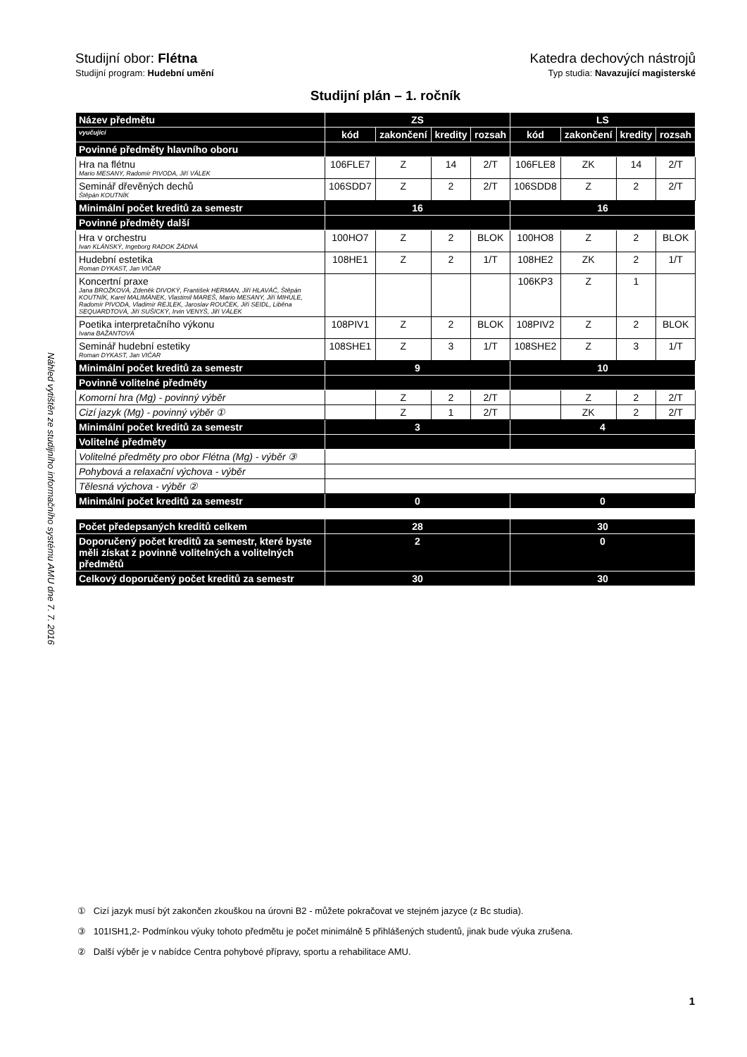Náhled vytištěn ze studijního informačního systému AMU dne 7. 7. 2016
Studijní obor: Flétna Katedra dechových nástrojů
Studijní program: Hudební umění Typ studia: Navazující magisterské
Studijní plán – 1. ročník
| Název předmětu | ZS | | | | LS | | | |
| vyučující | kód | zakončení | kredity | rozsah | kód | zakončení | kredity | rozsah |
| Povinné předměty hlavního oboru | | | | | | | | |
| Hra na flétnu Mario MESANY, Radomír PIVODA, Jiří VÁLEK | 106FLE7 | Z | 14 | 2/T | 106FLE8 | ZK | 14 | 2/T |
| Seminář dřevěných dechů Štěpán KOUTNÍK | 106SDD7 | Z | 2 | 2/T | 106SDD8 | Z | 2 | 2/T |
| Minimální počet kreditů za semestr | 16 | | | | 16 | | | |
| Povinné předměty další | | | | | | | | |
| Hra v orchestru Ivan KLÁNSKÝ, Ingeborg RADOK ŽÁDNÁ | 100HO7 | Z | 2 | BLOK | 100HO8 | Z | 2 | BLOK |
| Hudební estetika Roman DYKAST, Jan VIČAR | 108HE1 | Z | 2 | 1/T | 108HE2 | ZK | 2 | 1/T |
| Koncertní praxe Jana BROŽKOVÁ, Zdeněk DIVOKÝ, František HERMAN, Jiří HLAVÁČ, Štěpán KOUTNÍK, Karel MALIMÁNEK, Vlastimil MAREŠ, Mario MESANY, Jiří MIHULE, Radomír PIVODA, Vladimír REJLEK, Jaroslav ROUČEK, Jiří SEIDL, Liběna SEQUARDTOVÁ, Jiří SUŠICKÝ, Irvin VENYŠ, Jiří VÁLEK | | | | | 106KP3 | Z | 1 | |
| Poetika interpretačního výkonu Ivana BAŽANTOVÁ | 108PIV1 | Z | 2 | BLOK | 108PIV2 | Z | 2 | BLOK |
| Seminář hudební estetiky Roman DYKAST, Jan VIČAR | 108SHE1 | Z | 3 | 1/T | 108SHE2 | Z | 3 | 1/T |
| Minimální počet kreditů za semestr | 9 | | | | 10 | | | |
| Povinně volitelné předměty | | | | | | | | |
| Komorní hra (Mg) - povinný výběr | | Z | 2 | 2/T | | Z | 2 | 2/T |
| Cizí jazyk (Mg) - povinný výběr ① | | Z | 1 | 2/T | | ZK | 2 | 2/T |
| Minimální počet kreditů za semestr | 3 | | | | 4 | | | |
| Volitelné předměty | | | | | | | | |
| Volitelné předměty pro obor Flétna (Mg) - výběr ③ | | | | | | | | |
| Pohybová a relaxační výchova - výběr | | | | | | | | |
| Tělesná výchova - výběr ② | | | | | | | | |
| Minimální počet kreditů za semestr | 0 | | | | 0 | | | |
| Počet předepsaných kreditů celkem | 28 | | | | 30 | | | |
| Doporučený počet kreditů za semestr, které byste měli získat z povinně volitelných a volitelných předmětů | 2 | | | | 0 | | | |
| Celkový doporučený počet kreditů za semestr | 30 | | | | 30 | | | |
① Cizí jazyk musí být zakončen zkouškou na úrovni B2 - můžete pokračovat ve stejném jazyce (z Bc studia).
③ 101ISH1,2- Podmínkou výuky tohoto předmětu je počet minimálně 5 přihlášených studentů, jinak bude výuka zrušena.
② Další výběr je v nabídce Centra pohybové přípravy, sportu a rehabilitace AMU.
1